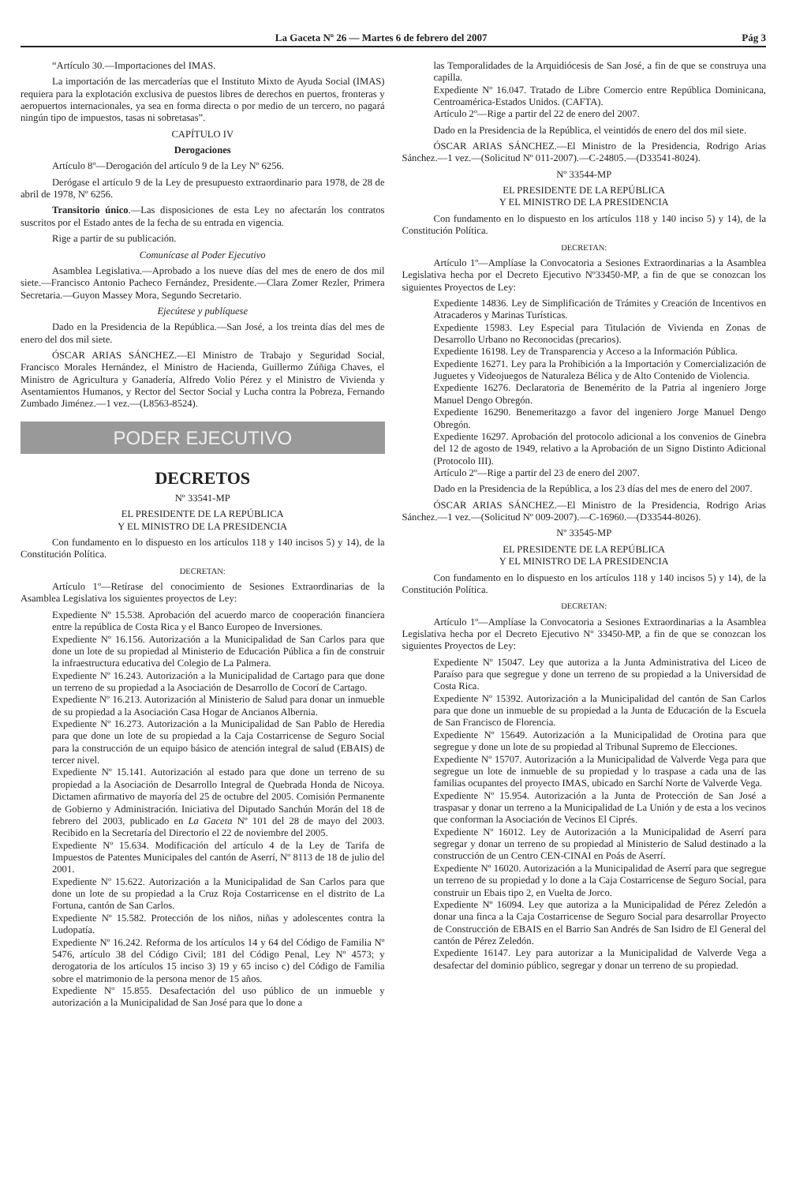La Gaceta Nº 26 — Martes 6 de febrero del 2007 Pág 3
“Artículo 30.—Importaciones del IMAS.
La importación de las mercaderías que el Instituto Mixto de Ayuda Social (IMAS) requiera para la explotación exclusiva de puestos libres de derechos en puertos, fronteras y aeropuertos internacionales, ya sea en forma directa o por medio de un tercero, no pagará ningún tipo de impuestos, tasas ni sobretasas”.
CAPÍTULO IV
Derogaciones
Artículo 8º—Derogación del artículo 9 de la Ley Nº 6256.
Derógase el artículo 9 de la Ley de presupuesto extraordinario para 1978, de 28 de abril de 1978, Nº 6256.
Transitorio único.—Las disposiciones de esta Ley no afectarán los contratos suscritos por el Estado antes de la fecha de su entrada en vigencia.
Rige a partir de su publicación.
Comunícase al Poder Ejecutivo
Asamblea Legislativa.—Aprobado a los nueve días del mes de enero de dos mil siete.—Francisco Antonio Pacheco Fernández, Presidente.—Clara Zomer Rezler, Primera Secretaria.—Guyon Massey Mora, Segundo Secretario.
Ejecútese y publíquese
Dado en la Presidencia de la República.—San José, a los treinta días del mes de enero del dos mil siete.
ÓSCAR ARIAS SÁNCHEZ.—El Ministro de Trabajo y Seguridad Social, Francisco Morales Hernández, el Ministro de Hacienda, Guillermo Zúñiga Chaves, el Ministro de Agricultura y Ganadería, Alfredo Volio Pérez y el Ministro de Vivienda y Asentamientos Humanos, y Rector del Sector Social y Lucha contra la Pobreza, Fernando Zumbado Jiménez.—1 vez.—(L8563-8524).
PODER EJECUTIVO
DECRETOS
Nº 33541-MP
EL PRESIDENTE DE LA REPÚBLICA
Y EL MINISTRO DE LA PRESIDENCIA
Con fundamento en lo dispuesto en los artículos 118 y 140 incisos 5) y 14), de la Constitución Política.
DECRETAN:
Artículo 1º—Retírase del conocimiento de Sesiones Extraordinarias de la Asamblea Legislativa los siguientes proyectos de Ley:
Expediente Nº 15.538. Aprobación del acuerdo marco de cooperación financiera entre la república de Costa Rica y el Banco Europeo de Inversiones.
Expediente Nº 16.156. Autorización a la Municipalidad de San Carlos para que done un lote de su propiedad al Ministerio de Educación Pública a fin de construir la infraestructura educativa del Colegio de La Palmera.
Expediente Nº 16.243. Autorización a la Municipalidad de Cartago para que done un terreno de su propiedad a la Asociación de Desarrollo de Cocorí de Cartago.
Expediente Nº 16.213. Autorización al Ministerio de Salud para donar un inmueble de su propiedad a la Asociación Casa Hogar de Ancianos Albernia.
Expediente Nº 16.273. Autorización a la Municipalidad de San Pablo de Heredia para que done un lote de su propiedad a la Caja Costarricense de Seguro Social para la construcción de un equipo básico de atención integral de salud (EBAIS) de tercer nivel.
Expediente Nº 15.141. Autorización al estado para que done un terreno de su propiedad a la Asociación de Desarrollo Integral de Quebrada Honda de Nicoya. Dictamen afirmativo de mayoría del 25 de octubre del 2005. Comisión Permanente de Gobierno y Administración. Iniciativa del Diputado Sanchún Morán del 18 de febrero del 2003, publicado en La Gaceta Nº 101 del 28 de mayo del 2003. Recibido en la Secretaría del Directorio el 22 de noviembre del 2005.
Expediente Nº 15.634. Modificación del artículo 4 de la Ley de Tarifa de Impuestos de Patentes Municipales del cantón de Aserrí, Nº 8113 de 18 de julio del 2001.
Expediente Nº 15.622. Autorización a la Municipalidad de San Carlos para que done un lote de su propiedad a la Cruz Roja Costarricense en el distrito de La Fortuna, cantón de San Carlos.
Expediente Nº 15.582. Protección de los niños, niñas y adolescentes contra la Ludopatía.
Expediente Nº 16.242. Reforma de los artículos 14 y 64 del Código de Familia Nº 5476, artículo 38 del Código Civil; 181 del Código Penal, Ley Nº 4573; y derogatoria de los artículos 15 inciso 3) 19 y 65 inciso c) del Código de Familia sobre el matrimonio de la persona menor de 15 años.
Expediente Nº 15.855. Desafectación del uso público de un inmueble y autorización a la Municipalidad de San José para que lo done a
las Temporalidades de la Arquidiócesis de San José, a fin de que se construya una capilla.
Expediente Nº 16.047. Tratado de Libre Comercio entre República Dominicana, Centroamérica-Estados Unidos. (CAFTA).
Artículo 2º—Rige a partir del 22 de enero del 2007.
Dado en la Presidencia de la República, el veintidós de enero del dos mil siete.
ÓSCAR ARIAS SÁNCHEZ.—El Ministro de la Presidencia, Rodrigo Arias Sánchez.—1 vez.—(Solicitud Nº 011-2007).—C-24805.—(D33541-8024).
Nº 33544-MP
EL PRESIDENTE DE LA REPÚBLICA
Y EL MINISTRO DE LA PRESIDENCIA
Con fundamento en lo dispuesto en los artículos 118 y 140 inciso 5) y 14), de la Constitución Política.
DECRETAN:
Artículo 1º—Amplíase la Convocatoria a Sesiones Extraordinarias a la Asamblea Legislativa hecha por el Decreto Ejecutivo Nº33450-MP, a fin de que se conozcan los siguientes Proyectos de Ley:
Expediente 14836. Ley de Simplificación de Trámites y Creación de Incentivos en Atracaderos y Marinas Turísticas.
Expediente 15983. Ley Especial para Titulación de Vivienda en Zonas de Desarrollo Urbano no Reconocidas (precarios).
Expediente 16198. Ley de Transparencia y Acceso a la Información Pública.
Expediente 16271. Ley para la Prohibición a la Importación y Comercialización de Juguetes y Videojuegos de Naturaleza Bélica y de Alto Contenido de Violencia.
Expediente 16276. Declaratoria de Benemérito de la Patria al ingeniero Jorge Manuel Dengo Obregón.
Expediente 16290. Benemeritazgo a favor del ingeniero Jorge Manuel Dengo Obregón.
Expediente 16297. Aprobación del protocolo adicional a los convenios de Ginebra del 12 de agosto de 1949, relativo a la Aprobación de un Signo Distinto Adicional (Protocolo III).
Artículo 2º—Rige a partir del 23 de enero del 2007.
Dado en la Presidencia de la República, a los 23 días del mes de enero del 2007.
ÓSCAR ARIAS SÁNCHEZ.—El Ministro de la Presidencia, Rodrigo Arias Sánchez.—1 vez.—(Solicitud Nº 009-2007).—C-16960.—(D33544-8026).
Nº 33545-MP
EL PRESIDENTE DE LA REPÚBLICA
Y EL MINISTRO DE LA PRESIDENCIA
Con fundamento en lo dispuesto en los artículos 118 y 140 incisos 5) y 14), de la Constitución Política.
DECRETAN:
Artículo 1º—Amplíase la Convocatoria a Sesiones Extraordinarias a la Asamblea Legislativa hecha por el Decreto Ejecutivo Nº 33450-MP, a fin de que se conozcan los siguientes Proyectos de Ley:
Expediente Nº 15047. Ley que autoriza a la Junta Administrativa del Liceo de Paraíso para que segregue y done un terreno de su propiedad a la Universidad de Costa Rica.
Expediente Nº 15392. Autorización a la Municipalidad del cantón de San Carlos para que done un inmueble de su propiedad a la Junta de Educación de la Escuela de San Francisco de Florencia.
Expediente Nº 15649. Autorización a la Municipalidad de Orotina para que segregue y done un lote de su propiedad al Tribunal Supremo de Elecciones.
Expediente Nº 15707. Autorización a la Municipalidad de Valverde Vega para que segregue un lote de inmueble de su propiedad y lo traspase a cada una de las familias ocupantes del proyecto IMAS, ubicado en Sarchí Norte de Valverde Vega.
Expediente Nº 15.954. Autorización a la Junta de Protección de San José a traspasar y donar un terreno a la Municipalidad de La Unión y de esta a los vecinos que conforman la Asociación de Vecinos El Ciprés.
Expediente Nº 16012. Ley de Autorización a la Municipalidad de Aserrí para segregar y donar un terreno de su propiedad al Ministerio de Salud destinado a la construcción de un Centro CEN-CINAI en Poás de Aserrí.
Expediente Nº 16020. Autorización a la Municipalidad de Aserrí para que segregue un terreno de su propiedad y lo done a la Caja Costarricense de Seguro Social, para construir un Ebais tipo 2, en Vuelta de Jorco.
Expediente Nº 16094. Ley que autoriza a la Municipalidad de Pérez Zeledón a donar una finca a la Caja Costarricense de Seguro Social para desarrollar Proyecto de Construcción de EBAIS en el Barrio San Andrés de San Isidro de El General del cantón de Pérez Zeledón.
Expediente 16147. Ley para autorizar a la Municipalidad de Valverde Vega a desafectar del dominio público, segregar y donar un terreno de su propiedad.